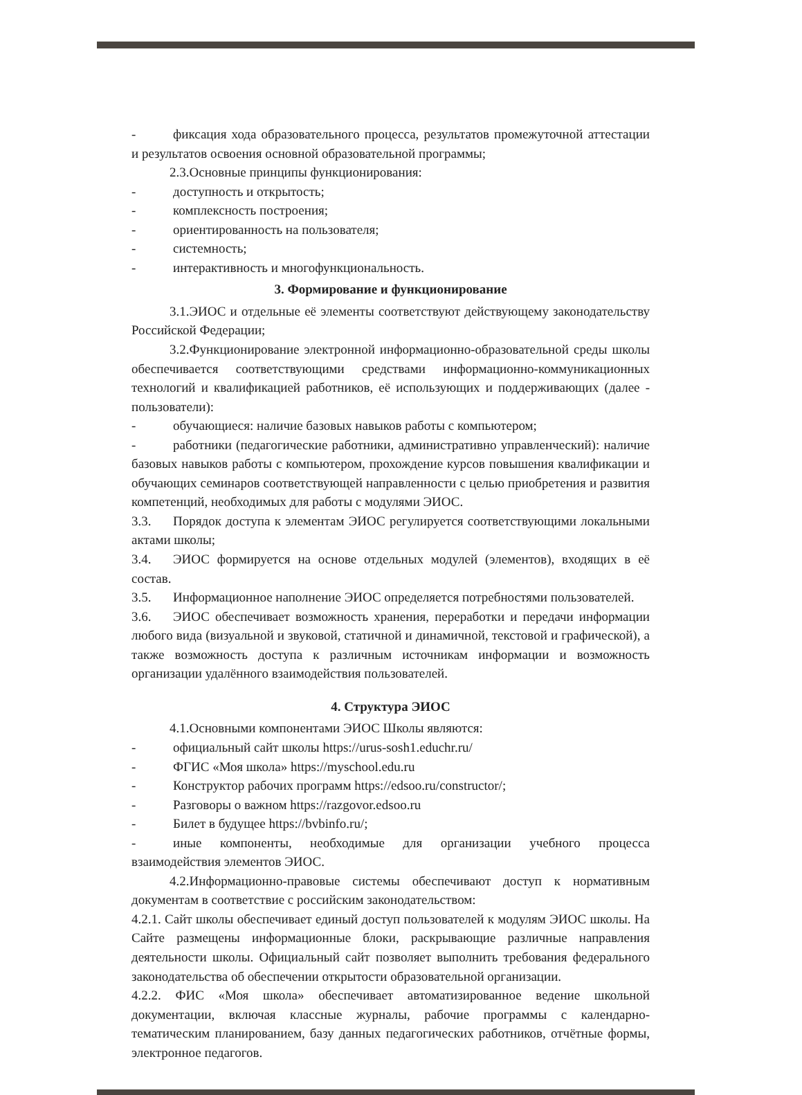- фиксация хода образовательного процесса, результатов промежуточной аттестации и результатов освоения основной образовательной программы;
2.3.Основные принципы функционирования:
- доступность и открытость;
- комплексность построения;
- ориентированность на пользователя;
- системность;
- интерактивность и многофункциональность.
3. Формирование и функционирование
3.1.ЭИОС и отдельные её элементы соответствуют действующему законодательству Российской Федерации;
3.2.Функционирование электронной информационно-образовательной среды школы обеспечивается соответствующими средствами информационно-коммуникационных технологий и квалификацией работников, её использующих и поддерживающих (далее - пользователи):
- обучающиеся: наличие базовых навыков работы с компьютером;
- работники (педагогические работники, административно управленческий): наличие базовых навыков работы с компьютером, прохождение курсов повышения квалификации и обучающих семинаров соответствующей направленности с целью приобретения и развития компетенций, необходимых для работы с модулями ЭИОС.
3.3. Порядок доступа к элементам ЭИОС регулируется соответствующими локальными актами школы;
3.4. ЭИОС формируется на основе отдельных модулей (элементов), входящих в её состав.
3.5. Информационное наполнение ЭИОС определяется потребностями пользователей.
3.6. ЭИОС обеспечивает возможность хранения, переработки и передачи информации любого вида (визуальной и звуковой, статичной и динамичной, текстовой и графической), а также возможность доступа к различным источникам информации и возможность организации удалённого взаимодействия пользователей.
4. Структура ЭИОС
4.1.Основными компонентами ЭИОС Школы являются:
- официальный сайт школы https://urus-sosh1.educhr.ru/
- ФГИС «Моя школа» https://myschool.edu.ru
- Конструктор рабочих программ https://edsoo.ru/constructor/;
- Разговоры о важном https://razgovor.edsoo.ru
- Билет в будущее https://bvbinfo.ru/;
- иные компоненты, необходимые для организации учебного процесса взаимодействия элементов ЭИОС.
4.2.Информационно-правовые системы обеспечивают доступ к нормативным документам в соответствие с российским законодательством:
4.2.1. Сайт школы обеспечивает единый доступ пользователей к модулям ЭИОС школы. На Сайте размещены информационные блоки, раскрывающие различные направления деятельности школы. Официальный сайт позволяет выполнить требования федерального законодательства об обеспечении открытости образовательной организации.
4.2.2. ФИС «Моя школа» обеспечивает автоматизированное ведение школьной документации, включая классные журналы, рабочие программы с календарно-тематическим планированием, базу данных педагогических работников, отчётные формы, электронное педагогов.